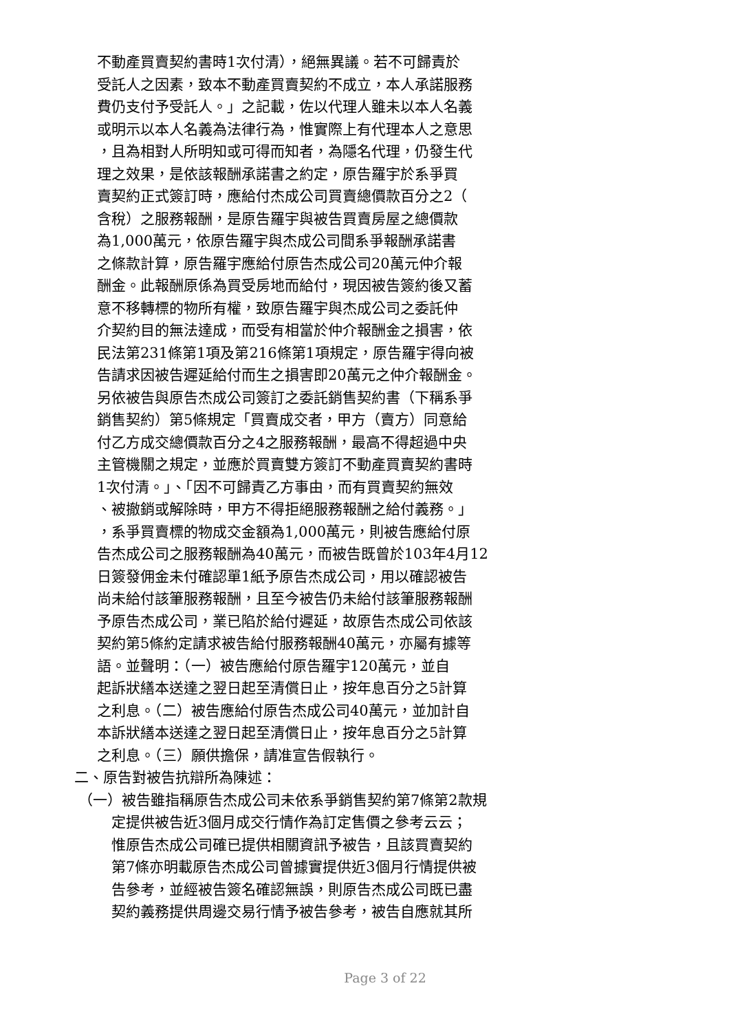不動產買賣契約書時1次付清），絕無異議。若不可歸責於
受託人之因素，致本不動產買賣契約不成立，本人承諾服務
費仍支付予受託人。」之記載，佐以代理人雖未以本人名義
或明示以本人名義為法律行為，惟實際上有代理本人之意思
，且為相對人所明知或可得而知者，為隱名代理，仍發生代
理之效果，是依該報酬承諾書之約定，原告羅宇於系爭買
賣契約正式簽訂時，應給付杰成公司買賣總價款百分之2（
含稅）之服務報酬，是原告羅宇與被告買賣房屋之總價款
為1,000萬元，依原告羅宇與杰成公司間系爭報酬承諾書
之條款計算，原告羅宇應給付原告杰成公司20萬元仲介報
酬金。此報酬原係為買受房地而給付，現因被告簽約後又蓄
意不移轉標的物所有權，致原告羅宇與杰成公司之委託仲
介契約目的無法達成，而受有相當於仲介報酬金之損害，依
民法第231條第1項及第216條第1項規定，原告羅宇得向被
告請求因被告遲延給付而生之損害即20萬元之仲介報酬金。
另依被告與原告杰成公司簽訂之委託銷售契約書（下稱系爭
銷售契約）第5條規定「買賣成交者，甲方（賣方）同意給
付乙方成交總價款百分之4之服務報酬，最高不得超過中央
主管機關之規定，並應於買賣雙方簽訂不動產買賣契約書時
1次付清。」、「因不可歸責乙方事由，而有買賣契約無效
、被撤銷或解除時，甲方不得拒絕服務報酬之給付義務。」
，系爭買賣標的物成交金額為1,000萬元，則被告應給付原
告杰成公司之服務報酬為40萬元，而被告既曾於103年4月12
日簽發佣金未付確認單1紙予原告杰成公司，用以確認被告
尚未給付該筆服務報酬，且至今被告仍未給付該筆服務報酬
予原告杰成公司，業已陷於給付遲延，故原告杰成公司依該
契約第5條約定請求被告給付服務報酬40萬元，亦屬有據等
語。並聲明：（一）被告應給付原告羅宇120萬元，並自
起訴狀繕本送達之翌日起至清償日止，按年息百分之5計算
之利息。（二）被告應給付原告杰成公司40萬元，並加計自
本訴狀繕本送達之翌日起至清償日止，按年息百分之5計算
之利息。（三）願供擔保，請准宣告假執行。
二、原告對被告抗辯所為陳述：
（一）被告雖指稱原告杰成公司未依系爭銷售契約第7條第2款規
定提供被告近3個月成交行情作為訂定售價之參考云云；
惟原告杰成公司確已提供相關資訊予被告，且該買賣契約
第7條亦明載原告杰成公司曾據實提供近3個月行情提供被
告參考，並經被告簽名確認無誤，則原告杰成公司既已盡
契約義務提供周邊交易行情予被告參考，被告自應就其所
Page 3 of 22